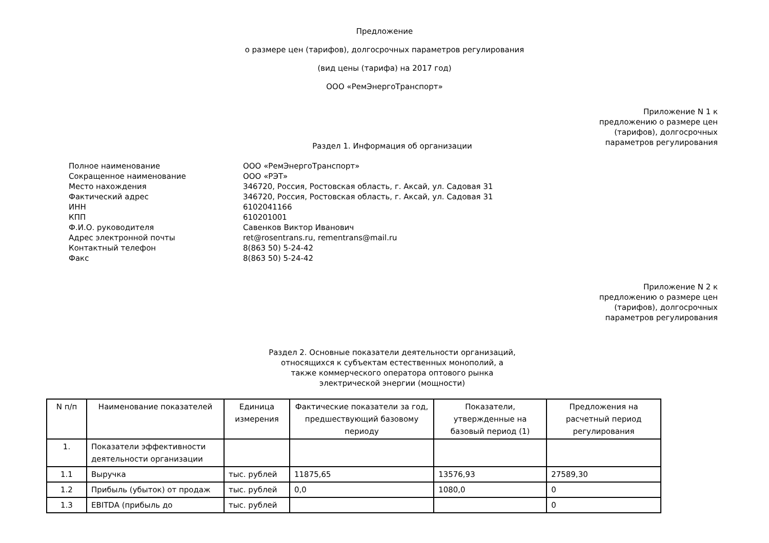Предложение
о размере цен (тарифов), долгосрочных параметров регулирования
(вид цены (тарифа) на 2017 год)
ООО «РемЭнергоТранспорт»
Приложение N 1 к
предложению о размере цен
(тарифов), долгосрочных
параметров регулирования
Раздел 1. Информация об организации
| Полное наименование | ООО «РемЭнергоТранспорт» |
| Сокращенное наименование | ООО «РЭТ» |
| Место нахождения | 346720, Россия, Ростовская область, г. Аксай, ул. Садовая 31 |
| Фактический адрес | 346720, Россия, Ростовская область, г. Аксай, ул. Садовая 31 |
| ИНН | 6102041166 |
| КПП | 610201001 |
| Ф.И.О. руководителя | Савенков Виктор Иванович |
| Адрес электронной почты | ret@rosentrans.ru, rementrans@mail.ru |
| Контактный телефон | 8(863 50) 5-24-42 |
| Факс | 8(863 50) 5-24-42 |
Приложение N 2 к
предложению о размере цен
(тарифов), долгосрочных
параметров регулирования
Раздел 2. Основные показатели деятельности организаций,
относящихся к субъектам естественных монополий, а
также коммерческого оператора оптового рынка
электрической энергии (мощности)
| N п/п | Наименование показателей | Единица измерения | Фактические показатели за год, предшествующий базовому периоду | Показатели, утвержденные на базовый период (1) | Предложения на расчетный период регулирования |
| --- | --- | --- | --- | --- | --- |
| 1. | Показатели эффективности деятельности организации | | | | |
| 1.1 | Выручка | тыс. рублей | 11875,65 | 13576,93 | 27589,30 |
| 1.2 | Прибыль (убыток) от продаж | тыс. рублей | 0,0 | 1080,0 | 0 |
| 1.3 | EBITDA (прибыль до | тыс. рублей | | | 0 |